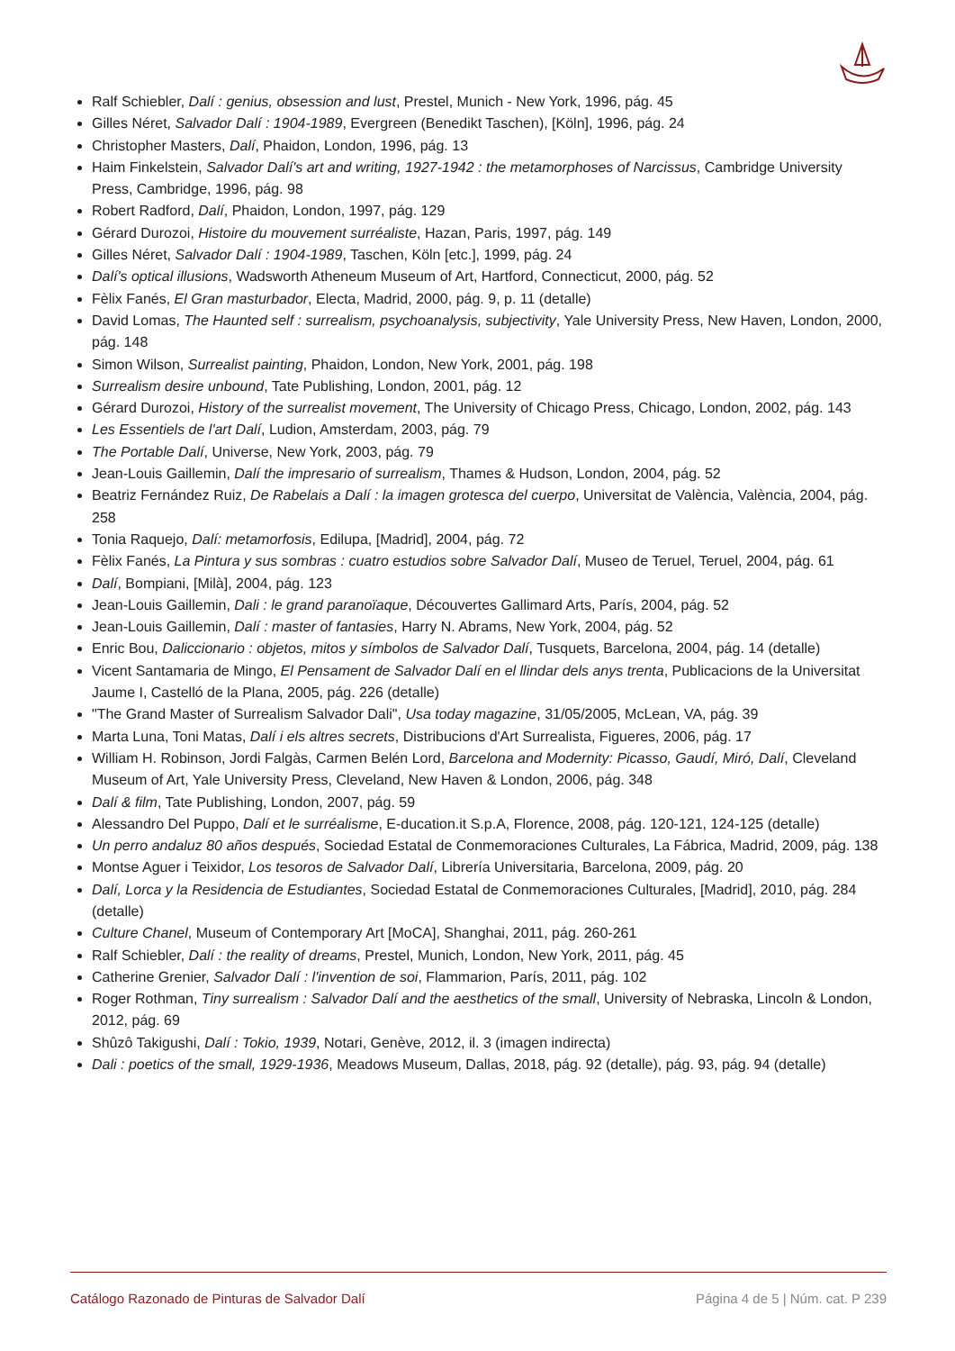Ralf Schiebler, Dalí : genius, obsession and lust, Prestel, Munich - New York, 1996, pág. 45
Gilles Néret, Salvador Dalí : 1904-1989, Evergreen (Benedikt Taschen), [Köln], 1996, pág. 24
Christopher Masters, Dalí, Phaidon, London, 1996, pág. 13
Haim Finkelstein, Salvador Dalí's art and writing, 1927-1942 : the metamorphoses of Narcissus, Cambridge University Press, Cambridge, 1996, pág. 98
Robert Radford, Dalí, Phaidon, London, 1997, pág. 129
Gérard Durozoi, Histoire du mouvement surréaliste, Hazan, Paris, 1997, pág. 149
Gilles Néret, Salvador Dalí : 1904-1989, Taschen, Köln [etc.], 1999, pág. 24
Dalí's optical illusions, Wadsworth Atheneum Museum of Art, Hartford, Connecticut, 2000, pág. 52
Fèlix Fanés, El Gran masturbador, Electa, Madrid, 2000, pág. 9, p. 11 (detalle)
David Lomas, The Haunted self : surrealism, psychoanalysis, subjectivity, Yale University Press, New Haven, London, 2000, pág. 148
Simon Wilson, Surrealist painting, Phaidon, London, New York, 2001, pág. 198
Surrealism desire unbound, Tate Publishing, London, 2001, pág. 12
Gérard Durozoi, History of the surrealist movement, The University of Chicago Press, Chicago, London, 2002, pág. 143
Les Essentiels de l'art Dalí, Ludion, Amsterdam, 2003, pág. 79
The Portable Dalí, Universe, New York, 2003, pág. 79
Jean-Louis Gaillemin, Dalí the impresario of surrealism, Thames & Hudson, London, 2004, pág. 52
Beatriz Fernández Ruiz, De Rabelais a Dalí : la imagen grotesca del cuerpo, Universitat de València, València, 2004, pág. 258
Tonia Raquejo, Dalí: metamorfosis, Edilupa, [Madrid], 2004, pág. 72
Fèlix Fanés, La Pintura y sus sombras : cuatro estudios sobre Salvador Dalí, Museo de Teruel, Teruel, 2004, pág. 61
Dalí, Bompiani, [Milà], 2004, pág. 123
Jean-Louis Gaillemin, Dali : le grand paranoïaque, Découvertes Gallimard Arts, París, 2004, pág. 52
Jean-Louis Gaillemin, Dalí : master of fantasies, Harry N. Abrams, New York, 2004, pág. 52
Enric Bou, Daliccionario : objetos, mitos y símbolos de Salvador Dalí, Tusquets, Barcelona, 2004, pág. 14 (detalle)
Vicent Santamaria de Mingo, El Pensament de Salvador Dalí en el llindar dels anys trenta, Publicacions de la Universitat Jaume I, Castelló de la Plana, 2005, pág. 226 (detalle)
"The Grand Master of Surrealism Salvador Dali", Usa today magazine, 31/05/2005, McLean, VA, pág. 39
Marta Luna, Toni Matas, Dalí i els altres secrets, Distribucions d'Art Surrealista, Figueres, 2006, pág. 17
William H. Robinson, Jordi Falgàs, Carmen Belén Lord, Barcelona and Modernity: Picasso, Gaudí, Miró, Dalí, Cleveland Museum of Art, Yale University Press, Cleveland, New Haven & London, 2006, pág. 348
Dalí & film, Tate Publishing, London, 2007, pág. 59
Alessandro Del Puppo, Dalí et le surréalisme, E-ducation.it S.p.A, Florence, 2008, pág. 120-121, 124-125 (detalle)
Un perro andaluz 80 años después, Sociedad Estatal de Conmemoraciones Culturales, La Fábrica, Madrid, 2009, pág. 138
Montse Aguer i Teixidor, Los tesoros de Salvador Dalí, Librería Universitaria, Barcelona, 2009, pág. 20
Dalí, Lorca y la Residencia de Estudiantes, Sociedad Estatal de Conmemoraciones Culturales, [Madrid], 2010, pág. 284 (detalle)
Culture Chanel, Museum of Contemporary Art [MoCA], Shanghai, 2011, pág. 260-261
Ralf Schiebler, Dalí : the reality of dreams, Prestel, Munich, London, New York, 2011, pág. 45
Catherine Grenier, Salvador Dalí : l'invention de soi, Flammarion, París, 2011, pág. 102
Roger Rothman, Tiny surrealism : Salvador Dalí and the aesthetics of the small, University of Nebraska, Lincoln & London, 2012, pág. 69
Shûzô Takigushi, Dalí : Tokio, 1939, Notari, Genève, 2012, il. 3 (imagen indirecta)
Dali : poetics of the small, 1929-1936, Meadows Museum, Dallas, 2018, pág. 92 (detalle), pág. 93, pág. 94 (detalle)
Catálogo Razonado de Pinturas de Salvador Dalí Página 4 de 5 | Núm. cat. P 239